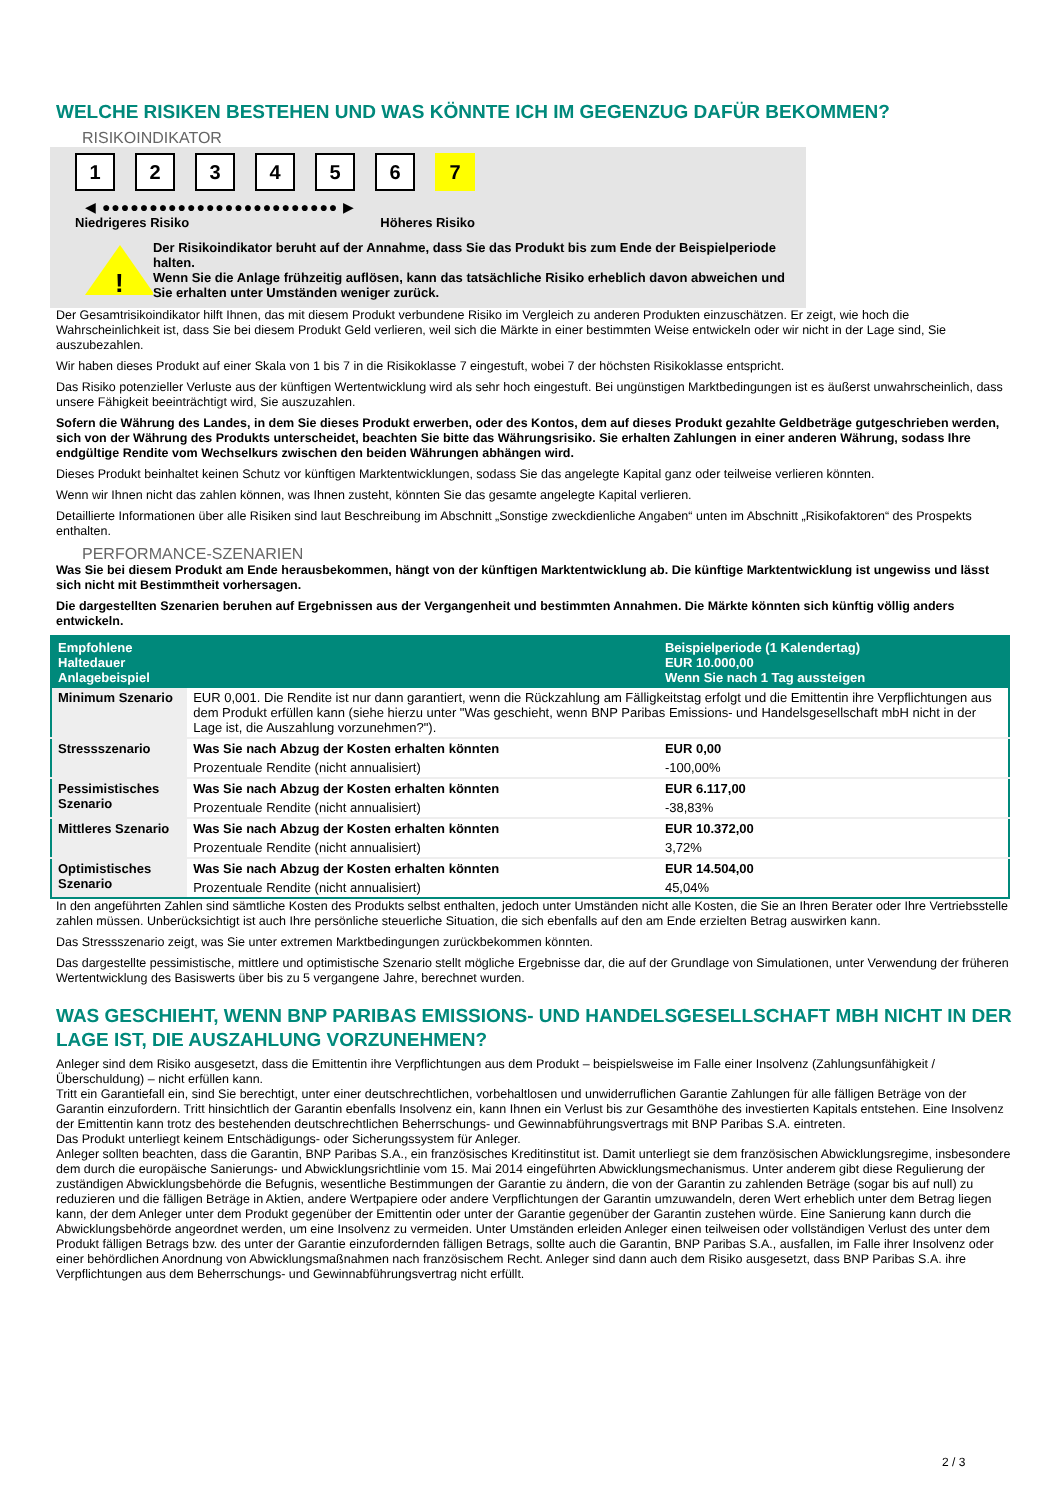WELCHE RISIKEN BESTEHEN UND WAS KÖNNTE ICH IM GEGENZUG DAFÜR BEKOMMEN?
RISIKOINDIKATOR
123456 7
◀ ●●●●●●●●●●●●●●●●●●●●●●●●● ▶
Niedrigeres Risiko Höheres Risiko
!
Der Risikoindikator beruht auf der Annahme, dass Sie das Produkt bis zum Ende der Beispielperiode halten.
Wenn Sie die Anlage frühzeitig auflösen, kann das tatsächliche Risiko erheblich davon abweichen und Sie erhalten unter Umständen weniger zurück.
Der Gesamtrisikoindikator hilft Ihnen, das mit diesem Produkt verbundene Risiko im Vergleich zu anderen Produkten einzuschätzen. Er zeigt, wie hoch die Wahrscheinlichkeit ist, dass Sie bei diesem Produkt Geld verlieren, weil sich die Märkte in einer bestimmten Weise entwickeln oder wir nicht in der Lage sind, Sie auszubezahlen.
Wir haben dieses Produkt auf einer Skala von 1 bis 7 in die Risikoklasse 7 eingestuft, wobei 7 der höchsten Risikoklasse entspricht.
Das Risiko potenzieller Verluste aus der künftigen Wertentwicklung wird als sehr hoch eingestuft. Bei ungünstigen Marktbedingungen ist es äußerst unwahrscheinlich, dass unsere Fähigkeit beeinträchtigt wird, Sie auszuzahlen.
Sofern die Währung des Landes, in dem Sie dieses Produkt erwerben, oder des Kontos, dem auf dieses Produkt gezahlte Geldbeträge gutgeschrieben werden, sich von der Währung des Produkts unterscheidet, beachten Sie bitte das Währungsrisiko. Sie erhalten Zahlungen in einer anderen Währung, sodass Ihre endgültige Rendite vom Wechselkurs zwischen den beiden Währungen abhängen wird.
Dieses Produkt beinhaltet keinen Schutz vor künftigen Marktentwicklungen, sodass Sie das angelegte Kapital ganz oder teilweise verlieren könnten.
Wenn wir Ihnen nicht das zahlen können, was Ihnen zusteht, könnten Sie das gesamte angelegte Kapital verlieren.
Detaillierte Informationen über alle Risiken sind laut Beschreibung im Abschnitt „Sonstige zweckdienliche Angaben“ unten im Abschnitt „Risikofaktoren“ des Prospekts enthalten.
PERFORMANCE-SZENARIEN
Was Sie bei diesem Produkt am Ende herausbekommen, hängt von der künftigen Marktentwicklung ab. Die künftige Marktentwicklung ist ungewiss und lässt sich nicht mit Bestimmtheit vorhersagen.
Die dargestellten Szenarien beruhen auf Ergebnissen aus der Vergangenheit und bestimmten Annahmen. Die Märkte könnten sich künftig völlig anders entwickeln.
| Empfohlene Haltedauer Anlagebeispiel | | Beispielperiode (1 Kalendertag) EUR 10.000,00 Wenn Sie nach 1 Tag aussteigen |
| --- | --- | --- |
| Minimum Szenario | EUR 0,001. Die Rendite ist nur dann garantiert, wenn die Rückzahlung am Fälligkeitstag erfolgt und die Emittentin ihre Verpflichtungen aus dem Produkt erfüllen kann (siehe hierzu unter "Was geschieht, wenn BNP Paribas Emissions- und Handelsgesellschaft mbH nicht in der Lage ist, die Auszahlung vorzunehmen?"). | |
| Stressszenario | Was Sie nach Abzug der Kosten erhalten könnten | EUR 0,00 |
| | Prozentuale Rendite (nicht annualisiert) | -100,00% |
| Pessimistisches Szenario | Was Sie nach Abzug der Kosten erhalten könnten | EUR 6.117,00 |
| | Prozentuale Rendite (nicht annualisiert) | -38,83% |
| Mittleres Szenario | Was Sie nach Abzug der Kosten erhalten könnten | EUR 10.372,00 |
| | Prozentuale Rendite (nicht annualisiert) | 3,72% |
| Optimistisches Szenario | Was Sie nach Abzug der Kosten erhalten könnten | EUR 14.504,00 |
| | Prozentuale Rendite (nicht annualisiert) | 45,04% |
In den angeführten Zahlen sind sämtliche Kosten des Produkts selbst enthalten, jedoch unter Umständen nicht alle Kosten, die Sie an Ihren Berater oder Ihre Vertriebsstelle zahlen müssen. Unberücksichtigt ist auch Ihre persönliche steuerliche Situation, die sich ebenfalls auf den am Ende erzielten Betrag auswirken kann.
Das Stressszenario zeigt, was Sie unter extremen Marktbedingungen zurückbekommen könnten.
Das dargestellte pessimistische, mittlere und optimistische Szenario stellt mögliche Ergebnisse dar, die auf der Grundlage von Simulationen, unter Verwendung der früheren Wertentwicklung des Basiswerts über bis zu 5 vergangene Jahre, berechnet wurden.
WAS GESCHIEHT, WENN BNP PARIBAS EMISSIONS- UND HANDELSGESELLSCHAFT MBH NICHT IN DER LAGE IST, DIE AUSZAHLUNG VORZUNEHMEN?
Anleger sind dem Risiko ausgesetzt, dass die Emittentin ihre Verpflichtungen aus dem Produkt – beispielsweise im Falle einer Insolvenz (Zahlungsunfähigkeit / Überschuldung) – nicht erfüllen kann.
Tritt ein Garantiefall ein, sind Sie berechtigt, unter einer deutschrechtlichen, vorbehaltlosen und unwiderruflichen Garantie Zahlungen für alle fälligen Beträge von der Garantin einzufordern. Tritt hinsichtlich der Garantin ebenfalls Insolvenz ein, kann Ihnen ein Verlust bis zur Gesamthöhe des investierten Kapitals entstehen. Eine Insolvenz der Emittentin kann trotz des bestehenden deutschrechtlichen Beherrschungs- und Gewinnabführungsvertrags mit BNP Paribas S.A. eintreten.
Das Produkt unterliegt keinem Entschädigungs- oder Sicherungssystem für Anleger.
Anleger sollten beachten, dass die Garantin, BNP Paribas S.A., ein französisches Kreditinstitut ist. Damit unterliegt sie dem französischen Abwicklungsregime, insbesondere dem durch die europäische Sanierungs- und Abwicklungsrichtlinie vom 15. Mai 2014 eingeführten Abwicklungsmechanismus. Unter anderem gibt diese Regulierung der zuständigen Abwicklungsbehörde die Befugnis, wesentliche Bestimmungen der Garantie zu ändern, die von der Garantin zu zahlenden Beträge (sogar bis auf null) zu reduzieren und die fälligen Beträge in Aktien, andere Wertpapiere oder andere Verpflichtungen der Garantin umzuwandeln, deren Wert erheblich unter dem Betrag liegen kann, der dem Anleger unter dem Produkt gegenüber der Emittentin oder unter der Garantie gegenüber der Garantin zustehen würde. Eine Sanierung kann durch die Abwicklungsbehörde angeordnet werden, um eine Insolvenz zu vermeiden. Unter Umständen erleiden Anleger einen teilweisen oder vollständigen Verlust des unter dem Produkt fälligen Betrags bzw. des unter der Garantie einzufordernden fälligen Betrags, sollte auch die Garantin, BNP Paribas S.A., ausfallen, im Falle ihrer Insolvenz oder einer behördlichen Anordnung von Abwicklungsmaßnahmen nach französischem Recht. Anleger sind dann auch dem Risiko ausgesetzt, dass BNP Paribas S.A. ihre Verpflichtungen aus dem Beherrschungs- und Gewinnabführungsvertrag nicht erfüllt.
2 / 3